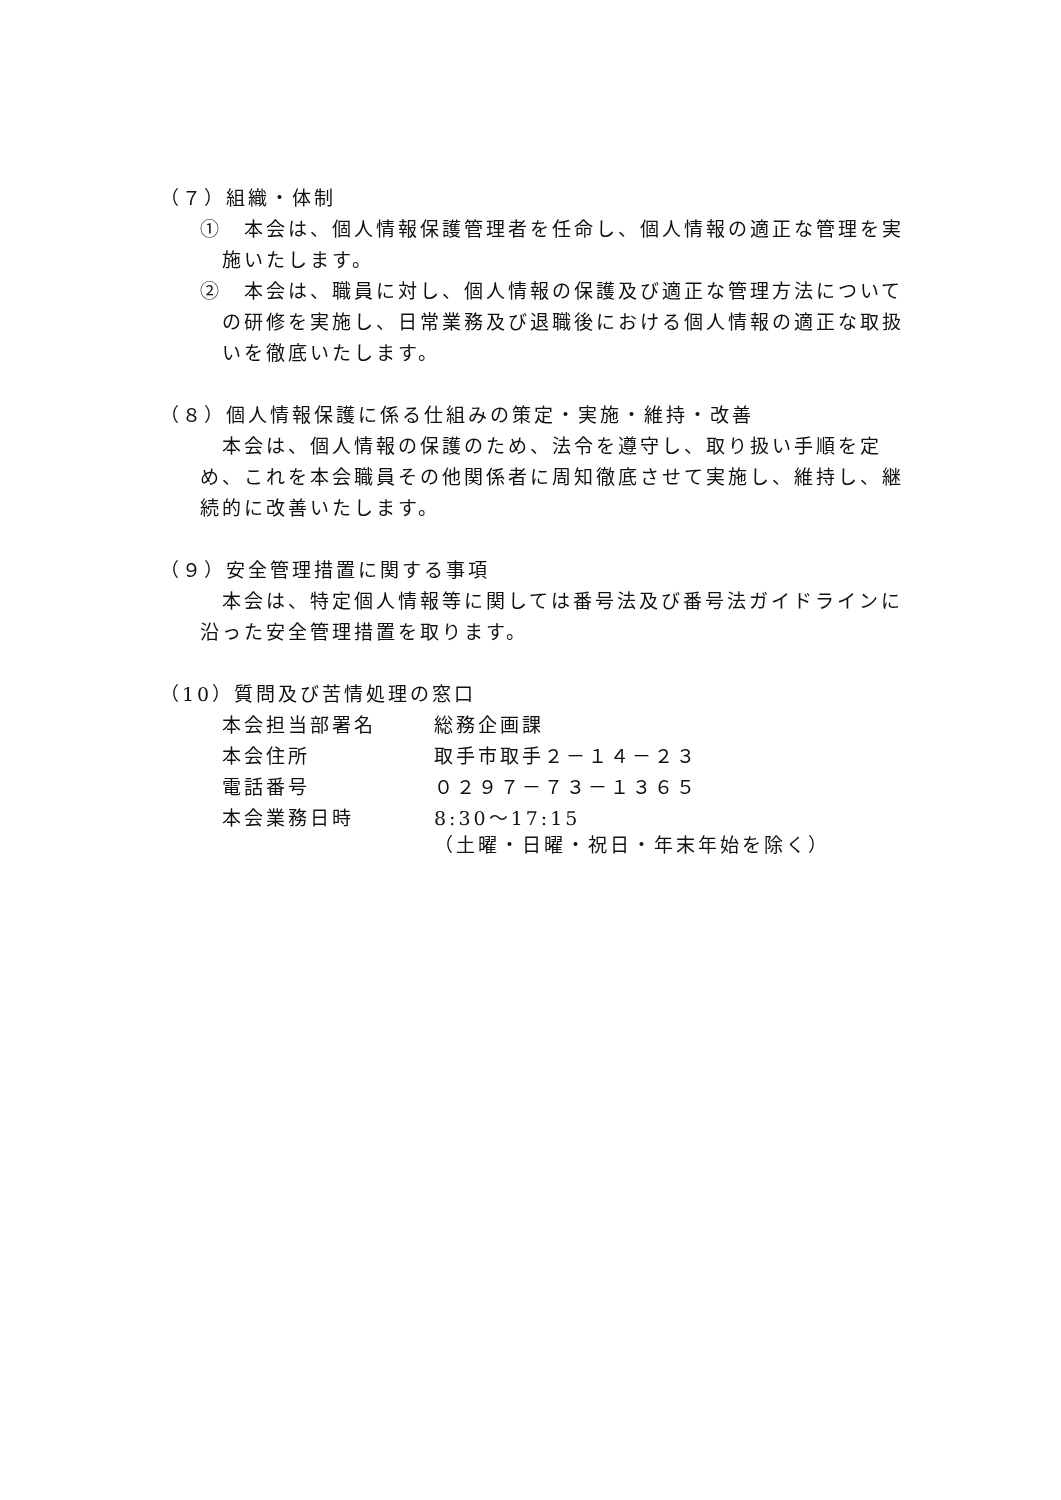（７）組織・体制
①　本会は、個人情報保護管理者を任命し、個人情報の適正な管理を実施いたします。
②　本会は、職員に対し、個人情報の保護及び適正な管理方法についての研修を実施し、日常業務及び退職後における個人情報の適正な取扱いを徹底いたします。
（８）個人情報保護に係る仕組みの策定・実施・維持・改善
本会は、個人情報の保護のため、法令を遵守し、取り扱い手順を定め、これを本会職員その他関係者に周知徹底させて実施し、維持し、継続的に改善いたします。
（９）安全管理措置に関する事項
本会は、特定個人情報等に関しては番号法及び番号法ガイドラインに沿った安全管理措置を取ります。
（10）質問及び苦情処理の窓口
| 本会担当部署名 | 総務企画課 |
| 本会住所 | 取手市取手２－１４－２３ |
| 電話番号 | ０２９７－７３－１３６５ |
| 本会業務日時 | 8:30～17:15 （土曜・日曜・祝日・年末年始を除く） |